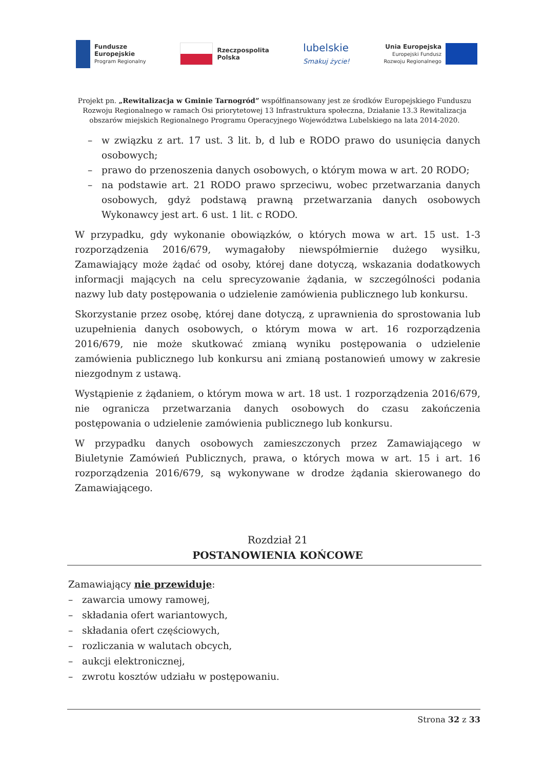Fundusze
Europejskie
Program Regionalny
Rzeczpospolita
Polska
lubelskie
Smakuj życie!
Unia Europejska
Europejski Fundusz
Rozwoju Regionalnego
Projekt pn. „Rewitalizacja w Gminie Tarnogród” współfinansowany jest ze środków Europejskiego Funduszu Rozwoju Regionalnego w ramach Osi priorytetowej 13 Infrastruktura społeczna, Działanie 13.3 Rewitalizacja obszarów miejskich Regionalnego Programu Operacyjnego Województwa Lubelskiego na lata 2014-2020.
– w związku z art. 17 ust. 3 lit. b, d lub e RODO prawo do usunięcia danych osobowych;
– prawo do przenoszenia danych osobowych, o którym mowa w art. 20 RODO;
– na podstawie art. 21 RODO prawo sprzeciwu, wobec przetwarzania danych osobowych, gdyż podstawą prawną przetwarzania danych osobowych Wykonawcy jest art. 6 ust. 1 lit. c RODO.
W przypadku, gdy wykonanie obowiązków, o których mowa w art. 15 ust. 1-3 rozporządzenia 2016/679, wymagałoby niewspółmiernie dużego wysiłku, Zamawiający może żądać od osoby, której dane dotyczą, wskazania dodatkowych informacji mających na celu sprecyzowanie żądania, w szczególności podania nazwy lub daty postępowania o udzielenie zamówienia publicznego lub konkursu.
Skorzystanie przez osobę, której dane dotyczą, z uprawnienia do sprostowania lub uzupełnienia danych osobowych, o którym mowa w art. 16 rozporządzenia 2016/679, nie może skutkować zmianą wyniku postępowania o udzielenie zamówienia publicznego lub konkursu ani zmianą postanowień umowy w zakresie niezgodnym z ustawą.
Wystąpienie z żądaniem, o którym mowa w art. 18 ust. 1 rozporządzenia 2016/679, nie ogranicza przetwarzania danych osobowych do czasu zakończenia postępowania o udzielenie zamówienia publicznego lub konkursu.
W przypadku danych osobowych zamieszczonych przez Zamawiającego w Biuletynie Zamówień Publicznych, prawa, o których mowa w art. 15 i art. 16 rozporządzenia 2016/679, są wykonywane w drodze żądania skierowanego do Zamawiającego.
Rozdział 21
POSTANOWIENIA KOŃCOWE
Zamawiający nie przewiduje:
– zawarcia umowy ramowej,
– składania ofert wariantowych,
– składania ofert częściowych,
– rozliczania w walutach obcych,
– aukcji elektronicznej,
– zwrotu kosztów udziału w postępowaniu.
Strona 32 z 33